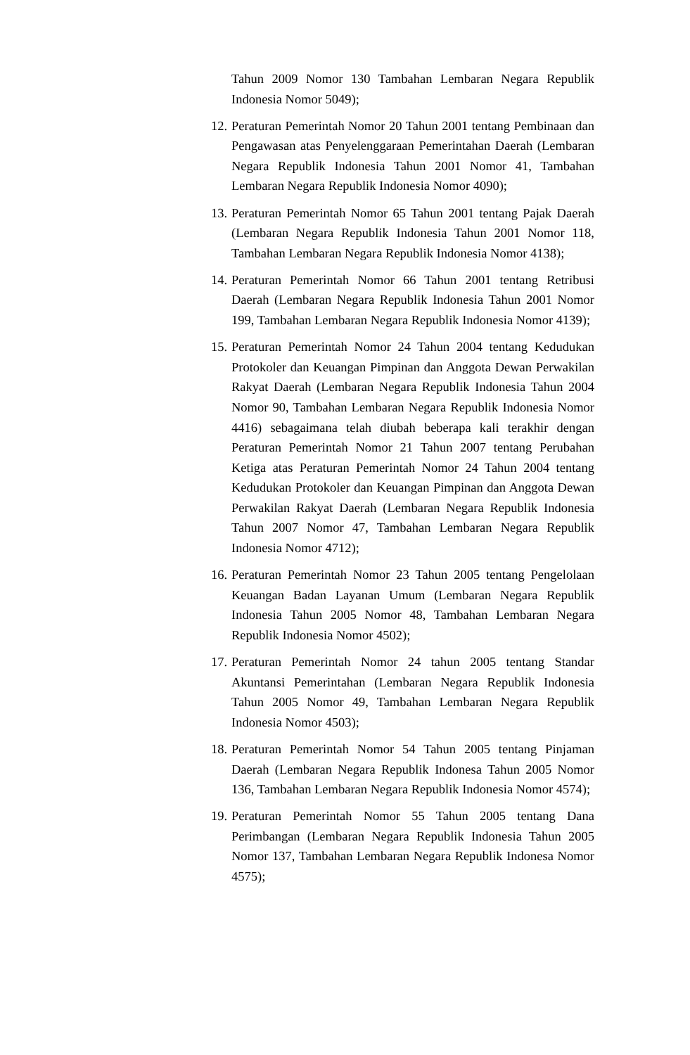Tahun 2009 Nomor 130 Tambahan Lembaran Negara Republik Indonesia Nomor 5049);
12. Peraturan Pemerintah Nomor 20 Tahun 2001 tentang Pembinaan dan Pengawasan atas Penyelenggaraan Pemerintahan Daerah (Lembaran Negara Republik Indonesia Tahun 2001 Nomor 41, Tambahan Lembaran Negara Republik Indonesia Nomor 4090);
13. Peraturan Pemerintah Nomor 65 Tahun 2001 tentang Pajak Daerah (Lembaran Negara Republik Indonesia Tahun 2001 Nomor 118, Tambahan Lembaran Negara Republik Indonesia Nomor 4138);
14. Peraturan Pemerintah Nomor 66 Tahun 2001 tentang Retribusi Daerah (Lembaran Negara Republik Indonesia Tahun 2001 Nomor 199, Tambahan Lembaran Negara Republik Indonesia Nomor 4139);
15. Peraturan Pemerintah Nomor 24 Tahun 2004 tentang Kedudukan Protokoler dan Keuangan Pimpinan dan Anggota Dewan Perwakilan Rakyat Daerah (Lembaran Negara Republik Indonesia Tahun 2004 Nomor 90, Tambahan Lembaran Negara Republik Indonesia Nomor 4416) sebagaimana telah diubah beberapa kali terakhir dengan Peraturan Pemerintah Nomor 21 Tahun 2007 tentang Perubahan Ketiga atas Peraturan Pemerintah Nomor 24 Tahun 2004 tentang Kedudukan Protokoler dan Keuangan Pimpinan dan Anggota Dewan Perwakilan Rakyat Daerah (Lembaran Negara Republik Indonesia Tahun 2007 Nomor 47, Tambahan Lembaran Negara Republik Indonesia Nomor 4712);
16. Peraturan Pemerintah Nomor 23 Tahun 2005 tentang Pengelolaan Keuangan Badan Layanan Umum (Lembaran Negara Republik Indonesia Tahun 2005 Nomor 48, Tambahan Lembaran Negara Republik Indonesia Nomor 4502);
17. Peraturan Pemerintah Nomor 24 tahun 2005 tentang Standar Akuntansi Pemerintahan (Lembaran Negara Republik Indonesia Tahun 2005 Nomor 49, Tambahan Lembaran Negara Republik Indonesia Nomor 4503);
18. Peraturan Pemerintah Nomor 54 Tahun 2005 tentang Pinjaman Daerah (Lembaran Negara Republik Indonesa Tahun 2005 Nomor 136, Tambahan Lembaran Negara Republik Indonesia Nomor 4574);
19. Peraturan Pemerintah Nomor 55 Tahun 2005 tentang Dana Perimbangan (Lembaran Negara Republik Indonesia Tahun 2005 Nomor 137, Tambahan Lembaran Negara Republik Indonesa Nomor 4575);